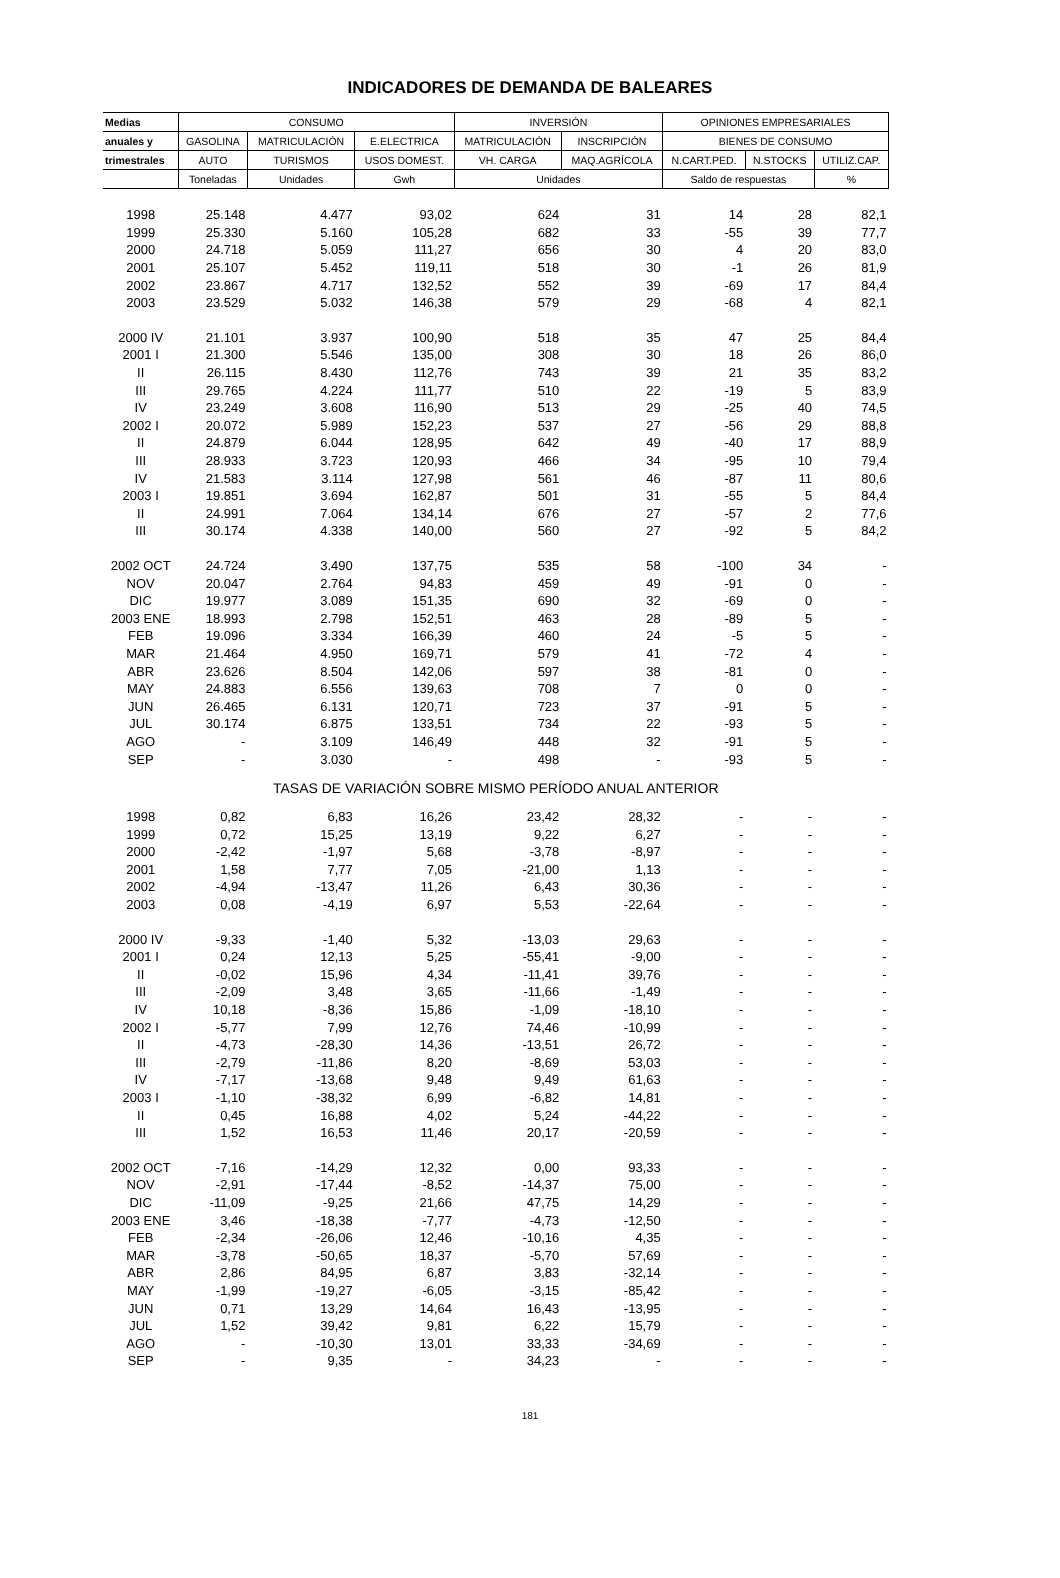INDICADORES DE DEMANDA DE BALEARES
| Medias | CONSUMO | | | INVERSIÓN | | OPINIONES EMPRESARIALES | | |
| --- | --- | --- | --- | --- | --- | --- | --- | --- |
| anuales y | GASOLINA | MATRICULACIÓN | E.ELECTRICA | MATRICULACIÓN | INSCRIPCIÓN | BIENES DE CONSUMO | | |
| trimestrales | AUTO | TURISMOS | USOS DOMEST. | VH. CARGA | MAQ.AGRÍCOLA | N.CART.PED. | N.STOCKS | UTILIZ.CAP. |
| | Toneladas | Unidades | Gwh | Unidades | | Saldo de respuestas | | % |
| 1998 | 25.148 | 4.477 | 93,02 | 624 | 31 | 14 | 28 | 82,1 |
| 1999 | 25.330 | 5.160 | 105,28 | 682 | 33 | -55 | 39 | 77,7 |
| 2000 | 24.718 | 5.059 | 111,27 | 656 | 30 | 4 | 20 | 83,0 |
| 2001 | 25.107 | 5.452 | 119,11 | 518 | 30 | -1 | 26 | 81,9 |
| 2002 | 23.867 | 4.717 | 132,52 | 552 | 39 | -69 | 17 | 84,4 |
| 2003 | 23.529 | 5.032 | 146,38 | 579 | 29 | -68 | 4 | 82,1 |
| 2000 IV | 21.101 | 3.937 | 100,90 | 518 | 35 | 47 | 25 | 84,4 |
| 2001 I | 21.300 | 5.546 | 135,00 | 308 | 30 | 18 | 26 | 86,0 |
| II | 26.115 | 8.430 | 112,76 | 743 | 39 | 21 | 35 | 83,2 |
| III | 29.765 | 4.224 | 111,77 | 510 | 22 | -19 | 5 | 83,9 |
| IV | 23.249 | 3.608 | 116,90 | 513 | 29 | -25 | 40 | 74,5 |
| 2002 I | 20.072 | 5.989 | 152,23 | 537 | 27 | -56 | 29 | 88,8 |
| II | 24.879 | 6.044 | 128,95 | 642 | 49 | -40 | 17 | 88,9 |
| III | 28.933 | 3.723 | 120,93 | 466 | 34 | -95 | 10 | 79,4 |
| IV | 21.583 | 3.114 | 127,98 | 561 | 46 | -87 | 11 | 80,6 |
| 2003 I | 19.851 | 3.694 | 162,87 | 501 | 31 | -55 | 5 | 84,4 |
| II | 24.991 | 7.064 | 134,14 | 676 | 27 | -57 | 2 | 77,6 |
| III | 30.174 | 4.338 | 140,00 | 560 | 27 | -92 | 5 | 84,2 |
| 2002 OCT | 24.724 | 3.490 | 137,75 | 535 | 58 | -100 | 34 | - |
| NOV | 20.047 | 2.764 | 94,83 | 459 | 49 | -91 | 0 | - |
| DIC | 19.977 | 3.089 | 151,35 | 690 | 32 | -69 | 0 | - |
| 2003 ENE | 18.993 | 2.798 | 152,51 | 463 | 28 | -89 | 5 | - |
| FEB | 19.096 | 3.334 | 166,39 | 460 | 24 | -5 | 5 | - |
| MAR | 21.464 | 4.950 | 169,71 | 579 | 41 | -72 | 4 | - |
| ABR | 23.626 | 8.504 | 142,06 | 597 | 38 | -81 | 0 | - |
| MAY | 24.883 | 6.556 | 139,63 | 708 | 7 | 0 | 0 | - |
| JUN | 26.465 | 6.131 | 120,71 | 723 | 37 | -91 | 5 | - |
| JUL | 30.174 | 6.875 | 133,51 | 734 | 22 | -93 | 5 | - |
| AGO | - | 3.109 | 146,49 | 448 | 32 | -91 | 5 | - |
| SEP | - | 3.030 | - | 498 | - | -93 | 5 | - |
| TASAS DE VARIACIÓN SOBRE MISMO PERÍODO ANUAL ANTERIOR | | | | | | | | |
| 1998 | 0,82 | 6,83 | 16,26 | 23,42 | 28,32 | - | - | - |
| 1999 | 0,72 | 15,25 | 13,19 | 9,22 | 6,27 | - | - | - |
| 2000 | -2,42 | -1,97 | 5,68 | -3,78 | -8,97 | - | - | - |
| 2001 | 1,58 | 7,77 | 7,05 | -21,00 | 1,13 | - | - | - |
| 2002 | -4,94 | -13,47 | 11,26 | 6,43 | 30,36 | - | - | - |
| 2003 | 0,08 | -4,19 | 6,97 | 5,53 | -22,64 | - | - | - |
| 2000 IV | -9,33 | -1,40 | 5,32 | -13,03 | 29,63 | - | - | - |
| 2001 I | 0,24 | 12,13 | 5,25 | -55,41 | -9,00 | - | - | - |
| II | -0,02 | 15,96 | 4,34 | -11,41 | 39,76 | - | - | - |
| III | -2,09 | 3,48 | 3,65 | -11,66 | -1,49 | - | - | - |
| IV | 10,18 | -8,36 | 15,86 | -1,09 | -18,10 | - | - | - |
| 2002 I | -5,77 | 7,99 | 12,76 | 74,46 | -10,99 | - | - | - |
| II | -4,73 | -28,30 | 14,36 | -13,51 | 26,72 | - | - | - |
| III | -2,79 | -11,86 | 8,20 | -8,69 | 53,03 | - | - | - |
| IV | -7,17 | -13,68 | 9,48 | 9,49 | 61,63 | - | - | - |
| 2003 I | -1,10 | -38,32 | 6,99 | -6,82 | 14,81 | - | - | - |
| II | 0,45 | 16,88 | 4,02 | 5,24 | -44,22 | - | - | - |
| III | 1,52 | 16,53 | 11,46 | 20,17 | -20,59 | - | - | - |
| 2002 OCT | -7,16 | -14,29 | 12,32 | 0,00 | 93,33 | - | - | - |
| NOV | -2,91 | -17,44 | -8,52 | -14,37 | 75,00 | - | - | - |
| DIC | -11,09 | -9,25 | 21,66 | 47,75 | 14,29 | - | - | - |
| 2003 ENE | 3,46 | -18,38 | -7,77 | -4,73 | -12,50 | - | - | - |
| FEB | -2,34 | -26,06 | 12,46 | -10,16 | 4,35 | - | - | - |
| MAR | -3,78 | -50,65 | 18,37 | -5,70 | 57,69 | - | - | - |
| ABR | 2,86 | 84,95 | 6,87 | 3,83 | -32,14 | - | - | - |
| MAY | -1,99 | -19,27 | -6,05 | -3,15 | -85,42 | - | - | - |
| JUN | 0,71 | 13,29 | 14,64 | 16,43 | -13,95 | - | - | - |
| JUL | 1,52 | 39,42 | 9,81 | 6,22 | 15,79 | - | - | - |
| AGO | - | -10,30 | 13,01 | 33,33 | -34,69 | - | - | - |
| SEP | - | 9,35 | - | 34,23 | - | - | - | - |
181